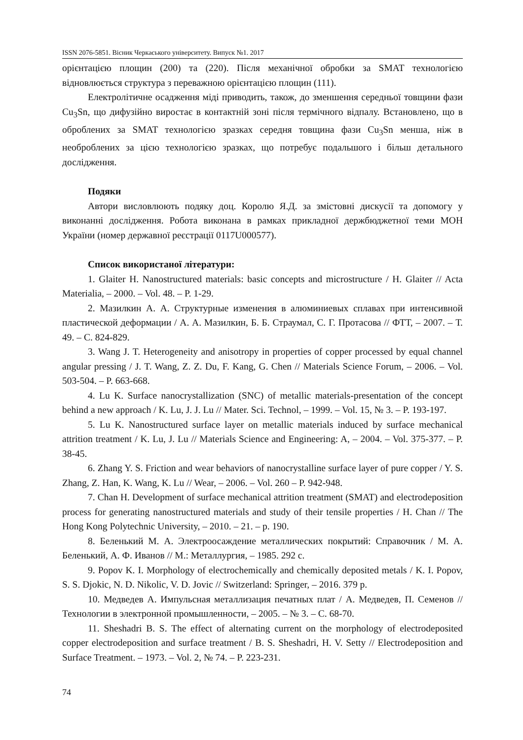ISSN 2076-5851. Вісник Черкаського університету. Випуск №1. 2017
орієнтацією площин (200) та (220). Після механічної обробки за SMAT технологією відновлюється структура з переважною орієнтацією площин (111).
Електролітичне осадження міді приводить, також, до зменшення середньої товщини фази Cu<sub>3</sub>Sn, що дифузійно виростає в контактній зоні після термічного відпалу. Встановлено, що в оброблених за SMAT технологією зразках середня товщина фази Cu<sub>3</sub>Sn менша, ніж в необроблених за цією технологією зразках, що потребує подальшого і більш детального дослідження.
Подяки
Автори висловлюють подяку доц. Королю Я.Д. за змістовні дискусії та допомогу у виконанні дослідження. Робота виконана в рамках прикладної держбюджетної теми МОН України (номер державної реєстрації 0117U000577).
Список використаної літератури:
1. Glaiter H. Nanostructured materials: basic concepts and microstructure / H. Glaiter // Acta Materialia, – 2000. – Vol. 48. – P. 1-29.
2. Мазилкин А. А. Структурные изменения в алюминиевых сплавах при интенсивной пластической деформации / А. А. Мазилкин, Б. Б. Страумал, С. Г. Протасова // ФТТ, – 2007. – Т. 49. – С. 824-829.
3. Wang J. T. Heterogeneity and anisotropy in properties of copper processed by equal channel angular pressing / J. T. Wang, Z. Z. Du, F. Kang, G. Chen // Materials Science Forum, – 2006. – Vol. 503-504. – P. 663-668.
4. Lu K. Surface nanocrystallization (SNC) of metallic materials-presentation of the concept behind a new approach / K. Lu, J. J. Lu // Mater. Sci. Technol, – 1999. – Vol. 15, № 3. – P. 193-197.
5. Lu K. Nanostructured surface layer on metallic materials induced by surface mechanical attrition treatment / K. Lu, J. Lu // Materials Science and Engineering: A, – 2004. – Vol. 375-377. – P. 38-45.
6. Zhang Y. S. Friction and wear behaviors of nanocrystalline surface layer of pure copper / Y. S. Zhang, Z. Han, K. Wang, K. Lu // Wear, – 2006. – Vol. 260 – P. 942-948.
7. Chan H. Development of surface mechanical attrition treatment (SMAT) and electrodeposition process for generating nanostructured materials and study of their tensile properties / H. Chan // The Hong Kong Polytechnic University, – 2010. – 21. – p. 190.
8. Беленький М. А. Электроосаждение металлических покрытий: Справочник / М. А. Беленький, А. Ф. Иванов // М.: Металлургия, – 1985. 292 с.
9. Popov K. I. Morphology of electrochemically and chemically deposited metals / K. I. Popov, S. S. Djokic, N. D. Nikolic, V. D. Jovic // Switzerland: Springer, – 2016. 379 p.
10. Медведев А. Импульсная металлизация печатных плат / А. Медведев, П. Семенов // Технологии в электронной промышленности, – 2005. – № 3. – С. 68-70.
11. Sheshadri B. S. The effect of alternating current on the morphology of electrodeposited copper electrodeposition and surface treatment / B. S. Sheshadri, H. V. Setty // Electrodeposition and Surface Treatment. – 1973. – Vol. 2, № 74. – P. 223-231.
74